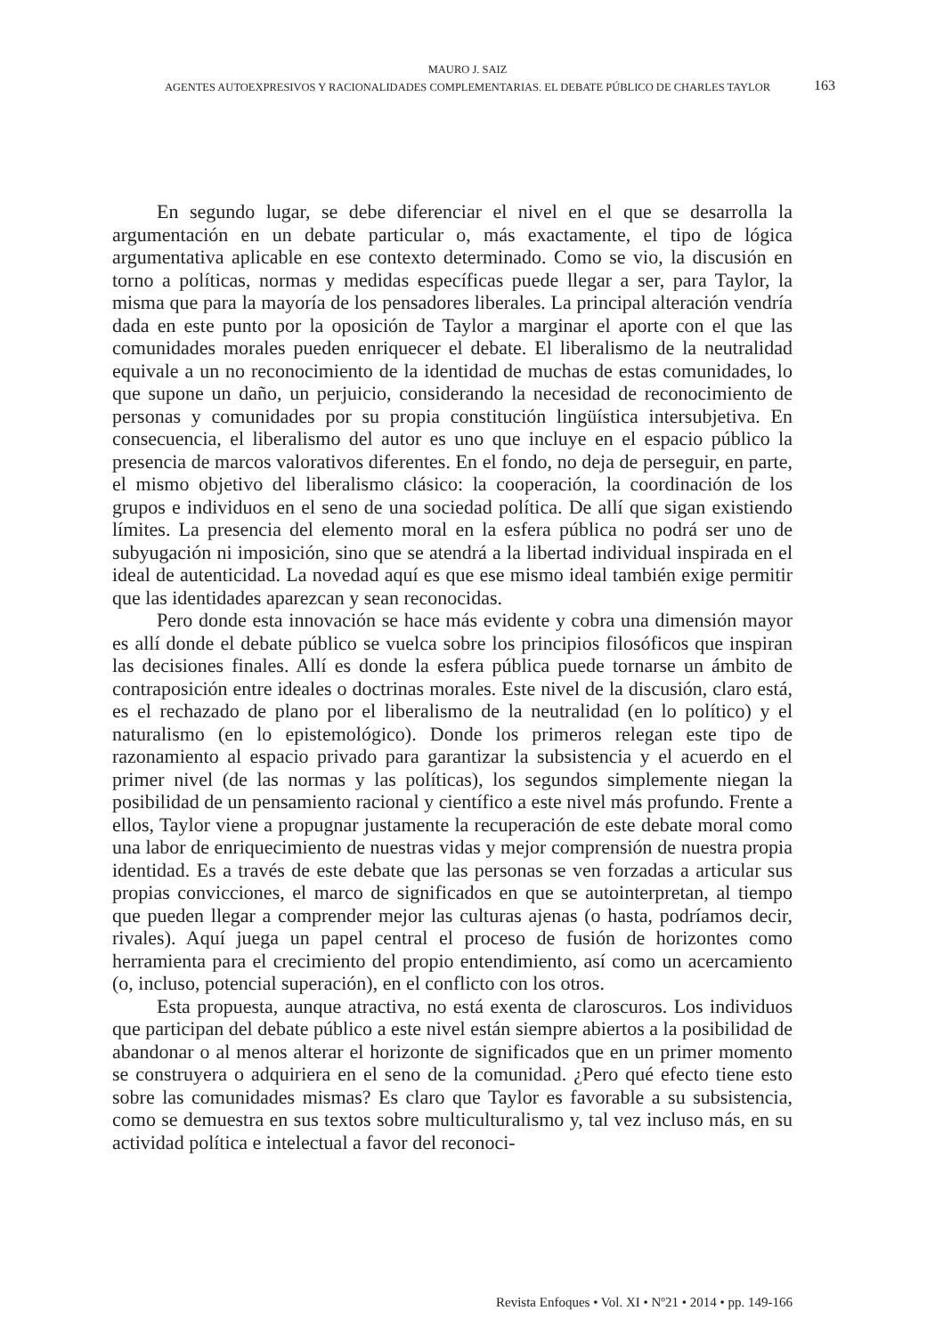MAURO J. SAIZ
AGENTES AUTOEXPRESIVOS Y RACIONALIDADES COMPLEMENTARIAS. EL DEBATE PÚBLICO DE CHARLES TAYLOR
163
En segundo lugar, se debe diferenciar el nivel en el que se desarrolla la argumentación en un debate particular o, más exactamente, el tipo de lógica argumentativa aplicable en ese contexto determinado. Como se vio, la discusión en torno a políticas, normas y medidas específicas puede llegar a ser, para Taylor, la misma que para la mayoría de los pensadores liberales. La principal alteración vendría dada en este punto por la oposición de Taylor a marginar el aporte con el que las comunidades morales pueden enriquecer el debate. El liberalismo de la neutralidad equivale a un no reconocimiento de la identidad de muchas de estas comunidades, lo que supone un daño, un perjuicio, considerando la necesidad de reconocimiento de personas y comunidades por su propia constitución lingüística intersubjetiva. En consecuencia, el liberalismo del autor es uno que incluye en el espacio público la presencia de marcos valorativos diferentes. En el fondo, no deja de perseguir, en parte, el mismo objetivo del liberalismo clásico: la cooperación, la coordinación de los grupos e individuos en el seno de una sociedad política. De allí que sigan existiendo límites. La presencia del elemento moral en la esfera pública no podrá ser uno de subyugación ni imposición, sino que se atendrá a la libertad individual inspirada en el ideal de autenticidad. La novedad aquí es que ese mismo ideal también exige permitir que las identidades aparezcan y sean reconocidas.
Pero donde esta innovación se hace más evidente y cobra una dimensión mayor es allí donde el debate público se vuelca sobre los principios filosóficos que inspiran las decisiones finales. Allí es donde la esfera pública puede tornarse un ámbito de contraposición entre ideales o doctrinas morales. Este nivel de la discusión, claro está, es el rechazado de plano por el liberalismo de la neutralidad (en lo político) y el naturalismo (en lo epistemológico). Donde los primeros relegan este tipo de razonamiento al espacio privado para garantizar la subsistencia y el acuerdo en el primer nivel (de las normas y las políticas), los segundos simplemente niegan la posibilidad de un pensamiento racional y científico a este nivel más profundo. Frente a ellos, Taylor viene a propugnar justamente la recuperación de este debate moral como una labor de enriquecimiento de nuestras vidas y mejor comprensión de nuestra propia identidad. Es a través de este debate que las personas se ven forzadas a articular sus propias convicciones, el marco de significados en que se autointerpretan, al tiempo que pueden llegar a comprender mejor las culturas ajenas (o hasta, podríamos decir, rivales). Aquí juega un papel central el proceso de fusión de horizontes como herramienta para el crecimiento del propio entendimiento, así como un acercamiento (o, incluso, potencial superación), en el conflicto con los otros.
Esta propuesta, aunque atractiva, no está exenta de claroscuros. Los individuos que participan del debate público a este nivel están siempre abiertos a la posibilidad de abandonar o al menos alterar el horizonte de significados que en un primer momento se construyera o adquiriera en el seno de la comunidad. ¿Pero qué efecto tiene esto sobre las comunidades mismas? Es claro que Taylor es favorable a su subsistencia, como se demuestra en sus textos sobre multiculturalismo y, tal vez incluso más, en su actividad política e intelectual a favor del reconoci-
Revista Enfoques • Vol. XI • Nº21 • 2014 • pp. 149-166